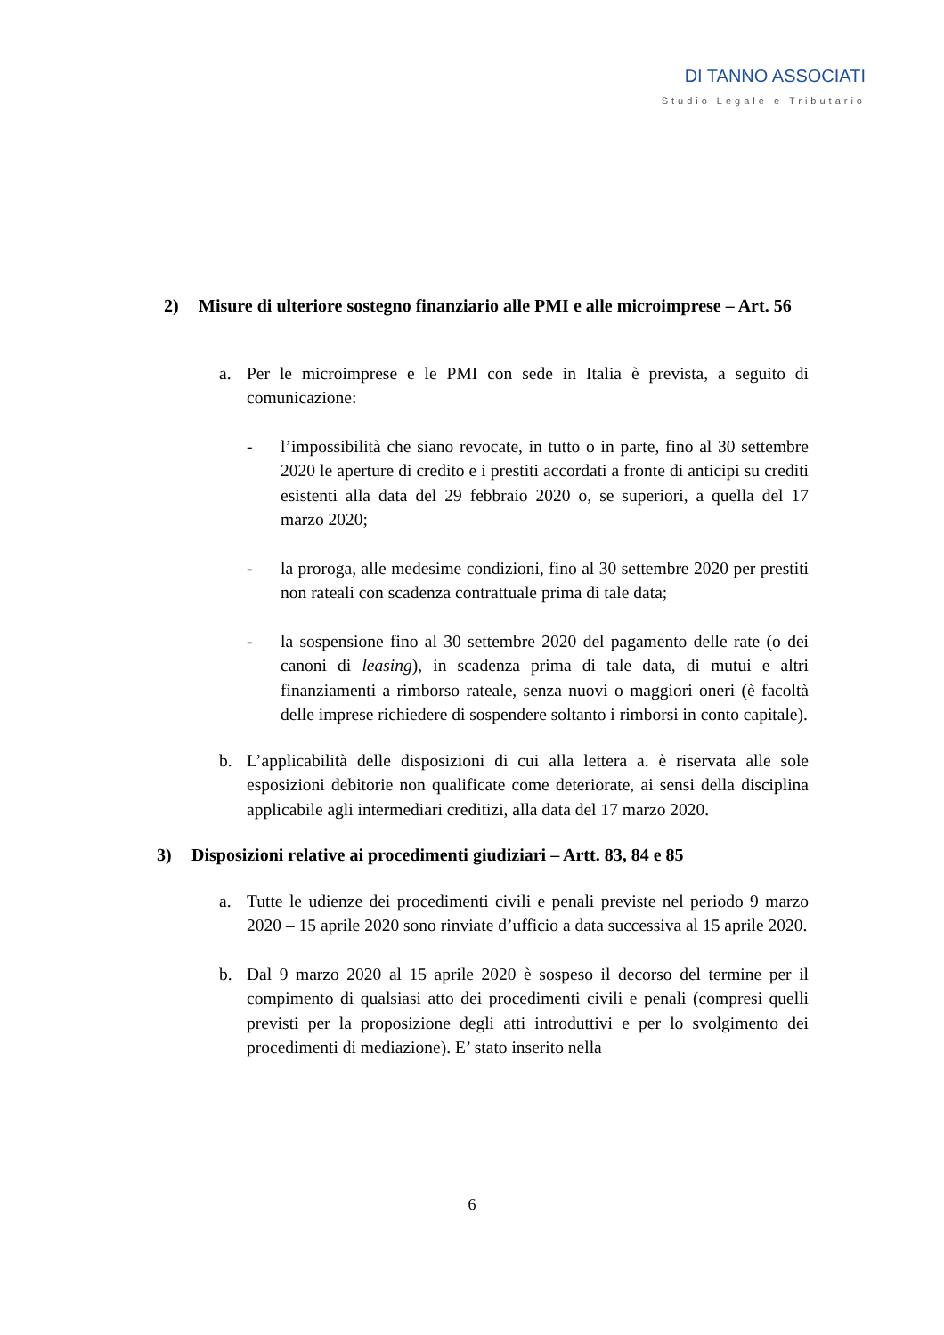DI TANNO ASSOCIATI
Studio Legale e Tributario
2) Misure di ulteriore sostegno finanziario alle PMI e alle microimprese – Art. 56
a. Per le microimprese e le PMI con sede in Italia è prevista, a seguito di comunicazione:
- l’impossibilità che siano revocate, in tutto o in parte, fino al 30 settembre 2020 le aperture di credito e i prestiti accordati a fronte di anticipi su crediti esistenti alla data del 29 febbraio 2020 o, se superiori, a quella del 17 marzo 2020;
- la proroga, alle medesime condizioni, fino al 30 settembre 2020 per prestiti non rateali con scadenza contrattuale prima di tale data;
- la sospensione fino al 30 settembre 2020 del pagamento delle rate (o dei canoni di leasing), in scadenza prima di tale data, di mutui e altri finanziamenti a rimborso rateale, senza nuovi o maggiori oneri (è facoltà delle imprese richiedere di sospendere soltanto i rimborsi in conto capitale).
b. L’applicabilità delle disposizioni di cui alla lettera a. è riservata alle sole esposizioni debitorie non qualificate come deteriorate, ai sensi della disciplina applicabile agli intermediari creditizi, alla data del 17 marzo 2020.
3) Disposizioni relative ai procedimenti giudiziari – Artt. 83, 84 e 85
a. Tutte le udienze dei procedimenti civili e penali previste nel periodo 9 marzo 2020 – 15 aprile 2020 sono rinviate d’ufficio a data successiva al 15 aprile 2020.
b. Dal 9 marzo 2020 al 15 aprile 2020 è sospeso il decorso del termine per il compimento di qualsiasi atto dei procedimenti civili e penali (compresi quelli previsti per la proposizione degli atti introduttivi e per lo svolgimento dei procedimenti di mediazione). E’ stato inserito nella
6